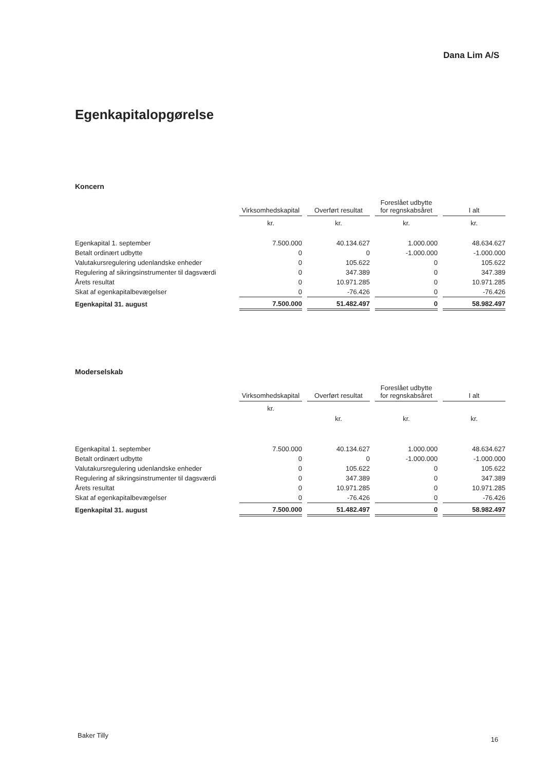Dana Lim A/S
Egenkapitalopgørelse
Koncern
| | Virksomhedskapital | | Overført resultat | | Foreslået udbytte for regnskabsåret | | I alt |
| | kr. | | kr. | | kr. | | kr. |
| Egenkapital 1. september | 7.500.000 | | 40.134.627 | | 1.000.000 | | 48.634.627 |
| Betalt ordinært udbytte | 0 | | 0 | | -1.000.000 | | -1.000.000 |
| Valutakursregulering udenlandske enheder | 0 | | 105.622 | | 0 | | 105.622 |
| Regulering af sikringsinstrumenter til dagsværdi | 0 | | 347.389 | | 0 | | 347.389 |
| Årets resultat | 0 | | 10.971.285 | | 0 | | 10.971.285 |
| Skat af egenkapitalbevægelser | 0 | | -76.426 | | 0 | | -76.426 |
| Egenkapital 31. august | 7.500.000 | | 51.482.497 | | 0 | | 58.982.497 |
Moderselskab
| | Virksomhedskapital | | Overført resultat | | Foreslået udbytte for regnskabsåret | | I alt |
| | kr. | | kr. | | kr. | | kr. |
| Egenkapital 1. september | 7.500.000 | | 40.134.627 | | 1.000.000 | | 48.634.627 |
| Betalt ordinært udbytte | 0 | | 0 | | -1.000.000 | | -1.000.000 |
| Valutakursregulering udenlandske enheder | 0 | | 105.622 | | 0 | | 105.622 |
| Regulering af sikringsinstrumenter til dagsværdi | 0 | | 347.389 | | 0 | | 347.389 |
| Årets resultat | 0 | | 10.971.285 | | 0 | | 10.971.285 |
| Skat af egenkapitalbevægelser | 0 | | -76.426 | | 0 | | -76.426 |
| Egenkapital 31. august | 7.500.000 | | 51.482.497 | | 0 | | 58.982.497 |
Baker Tilly
16